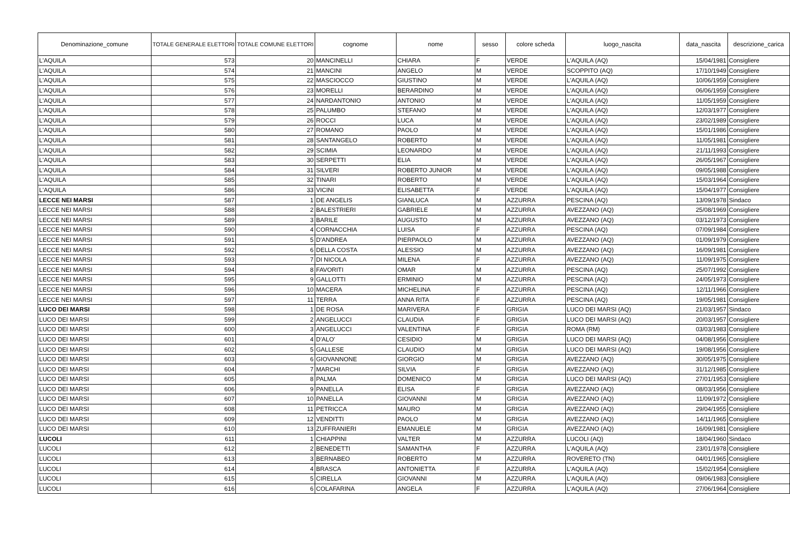| Denominazione_comune | TOTALE GENERALE ELETTORI | TOTALE COMUNE ELETTORI | cognome | nome | sesso | colore scheda | luogo_nascita | data_nascita | descrizione_carica |
| --- | --- | --- | --- | --- | --- | --- | --- | --- | --- |
| L'AQUILA | 573 | 20 | MANCINELLI | CHIARA | F | VERDE | L'AQUILA (AQ) | 15/04/1981 | Consigliere |
| L'AQUILA | 574 | 21 | MANCINI | ANGELO | M | VERDE | SCOPPITO (AQ) | 17/10/1949 | Consigliere |
| L'AQUILA | 575 | 22 | MASCIOCCO | GIUSTINO | M | VERDE | L'AQUILA (AQ) | 10/06/1959 | Consigliere |
| L'AQUILA | 576 | 23 | MORELLI | BERARDINO | M | VERDE | L'AQUILA (AQ) | 06/06/1959 | Consigliere |
| L'AQUILA | 577 | 24 | NARDANTONIO | ANTONIO | M | VERDE | L'AQUILA (AQ) | 11/05/1959 | Consigliere |
| L'AQUILA | 578 | 25 | PALUMBO | STEFANO | M | VERDE | L'AQUILA (AQ) | 12/03/1977 | Consigliere |
| L'AQUILA | 579 | 26 | ROCCI | LUCA | M | VERDE | L'AQUILA (AQ) | 23/02/1989 | Consigliere |
| L'AQUILA | 580 | 27 | ROMANO | PAOLO | M | VERDE | L'AQUILA (AQ) | 15/01/1986 | Consigliere |
| L'AQUILA | 581 | 28 | SANTANGELO | ROBERTO | M | VERDE | L'AQUILA (AQ) | 11/05/1981 | Consigliere |
| L'AQUILA | 582 | 29 | SCIMIA | LEONARDO | M | VERDE | L'AQUILA (AQ) | 21/11/1993 | Consigliere |
| L'AQUILA | 583 | 30 | SERPETTI | ELIA | M | VERDE | L'AQUILA (AQ) | 26/05/1967 | Consigliere |
| L'AQUILA | 584 | 31 | SILVERI | ROBERTO JUNIOR | M | VERDE | L'AQUILA (AQ) | 09/05/1988 | Consigliere |
| L'AQUILA | 585 | 32 | TINARI | ROBERTO | M | VERDE | L'AQUILA (AQ) | 15/03/1964 | Consigliere |
| L'AQUILA | 586 | 33 | VICINI | ELISABETTA | F | VERDE | L'AQUILA (AQ) | 15/04/1977 | Consigliere |
| LECCE NEI MARSI | 587 | 1 | DE ANGELIS | GIANLUCA | M | AZZURRA | PESCINA (AQ) | 13/09/1978 | Sindaco |
| LECCE NEI MARSI | 588 | 2 | BALESTRIERI | GABRIELE | M | AZZURRA | AVEZZANO (AQ) | 25/08/1969 | Consigliere |
| LECCE NEI MARSI | 589 | 3 | BARILE | AUGUSTO | M | AZZURRA | AVEZZANO (AQ) | 03/12/1973 | Consigliere |
| LECCE NEI MARSI | 590 | 4 | CORNACCHIA | LUISA | F | AZZURRA | PESCINA (AQ) | 07/09/1984 | Consigliere |
| LECCE NEI MARSI | 591 | 5 | D'ANDREA | PIERPAOLO | M | AZZURRA | AVEZZANO (AQ) | 01/09/1979 | Consigliere |
| LECCE NEI MARSI | 592 | 6 | DELLA COSTA | ALESSIO | M | AZZURRA | AVEZZANO (AQ) | 16/09/1981 | Consigliere |
| LECCE NEI MARSI | 593 | 7 | DI NICOLA | MILENA | F | AZZURRA | AVEZZANO (AQ) | 11/09/1975 | Consigliere |
| LECCE NEI MARSI | 594 | 8 | FAVORITI | OMAR | M | AZZURRA | PESCINA (AQ) | 25/07/1992 | Consigliere |
| LECCE NEI MARSI | 595 | 9 | GALLOTTI | ERMINIO | M | AZZURRA | PESCINA (AQ) | 24/05/1973 | Consigliere |
| LECCE NEI MARSI | 596 | 10 | MACERA | MICHELINA | F | AZZURRA | PESCINA (AQ) | 12/11/1966 | Consigliere |
| LECCE NEI MARSI | 597 | 11 | TERRA | ANNA RITA | F | AZZURRA | PESCINA (AQ) | 19/05/1981 | Consigliere |
| LUCO DEI MARSI | 598 | 1 | DE ROSA | MARIVERA | F | GRIGIA | LUCO DEI MARSI (AQ) | 21/03/1957 | Sindaco |
| LUCO DEI MARSI | 599 | 2 | ANGELUCCI | CLAUDIA | F | GRIGIA | LUCO DEI MARSI (AQ) | 20/03/1957 | Consigliere |
| LUCO DEI MARSI | 600 | 3 | ANGELUCCI | VALENTINA | F | GRIGIA | ROMA (RM) | 03/03/1983 | Consigliere |
| LUCO DEI MARSI | 601 | 4 | D'ALO' | CESIDIO | M | GRIGIA | LUCO DEI MARSI (AQ) | 04/08/1956 | Consigliere |
| LUCO DEI MARSI | 602 | 5 | GALLESE | CLAUDIO | M | GRIGIA | LUCO DEI MARSI (AQ) | 19/08/1956 | Consigliere |
| LUCO DEI MARSI | 603 | 6 | GIOVANNONE | GIORGIO | M | GRIGIA | AVEZZANO (AQ) | 30/05/1975 | Consigliere |
| LUCO DEI MARSI | 604 | 7 | MARCHI | SILVIA | F | GRIGIA | AVEZZANO (AQ) | 31/12/1985 | Consigliere |
| LUCO DEI MARSI | 605 | 8 | PALMA | DOMENICO | M | GRIGIA | LUCO DEI MARSI (AQ) | 27/01/1953 | Consigliere |
| LUCO DEI MARSI | 606 | 9 | PANELLA | ELISA | F | GRIGIA | AVEZZANO (AQ) | 08/03/1956 | Consigliere |
| LUCO DEI MARSI | 607 | 10 | PANELLA | GIOVANNI | M | GRIGIA | AVEZZANO (AQ) | 11/09/1972 | Consigliere |
| LUCO DEI MARSI | 608 | 11 | PETRICCA | MAURO | M | GRIGIA | AVEZZANO (AQ) | 29/04/1955 | Consigliere |
| LUCO DEI MARSI | 609 | 12 | VENDITTI | PAOLO | M | GRIGIA | AVEZZANO (AQ) | 14/11/1965 | Consigliere |
| LUCO DEI MARSI | 610 | 13 | ZUFFRANIERI | EMANUELE | M | GRIGIA | AVEZZANO (AQ) | 16/09/1981 | Consigliere |
| LUCOLI | 611 | 1 | CHIAPPINI | VALTER | M | AZZURRA | LUCOLI (AQ) | 18/04/1960 | Sindaco |
| LUCOLI | 612 | 2 | BENEDETTI | SAMANTHA | F | AZZURRA | L'AQUILA (AQ) | 23/01/1978 | Consigliere |
| LUCOLI | 613 | 3 | BERNABEO | ROBERTO | M | AZZURRA | ROVERETO (TN) | 04/01/1965 | Consigliere |
| LUCOLI | 614 | 4 | BRASCA | ANTONIETTA | F | AZZURRA | L'AQUILA (AQ) | 15/02/1954 | Consigliere |
| LUCOLI | 615 | 5 | CIRELLA | GIOVANNI | M | AZZURRA | L'AQUILA (AQ) | 09/06/1983 | Consigliere |
| LUCOLI | 616 | 6 | COLAFARINA | ANGELA | F | AZZURRA | L'AQUILA (AQ) | 27/06/1964 | Consigliere |